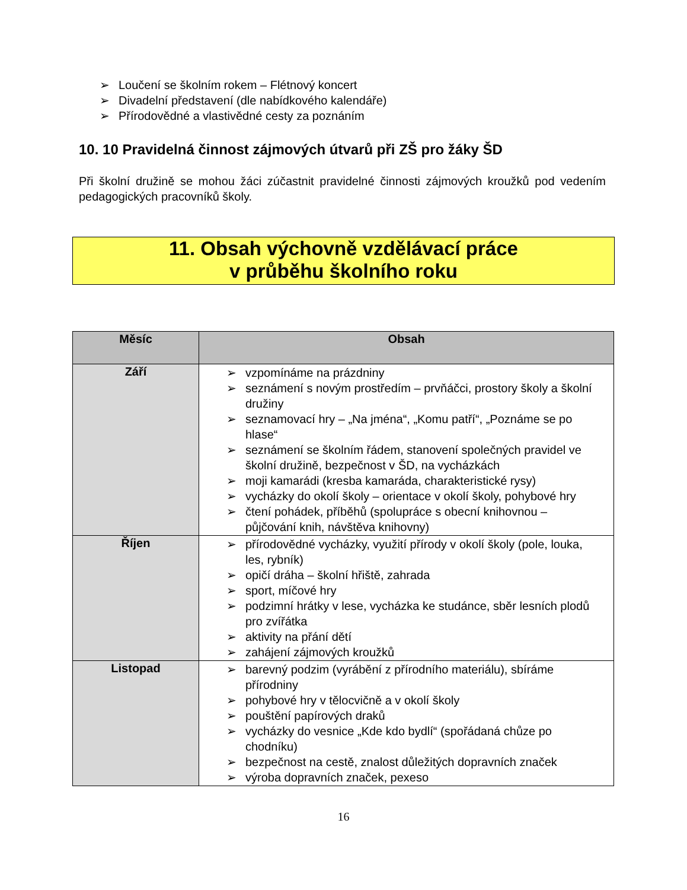➢ Loučení se školním rokem – Flétnový koncert
➢ Divadelní představení (dle nabídkového kalendáře)
➢ Přírodovědné a vlastivědné cesty za poznáním
10. 10 Pravidelná činnost zájmových útvarů při ZŠ pro žáky ŠD
Při školní družině se mohou žáci zúčastnit pravidelné činnosti zájmových kroužků pod vedením pedagogických pracovníků školy.
11. Obsah výchovně vzdělávací práce
v průběhu školního roku
| Měsíc | Obsah |
| --- | --- |
| Září | ➢ vzpomínáme na prázdniny ➢ seznámení s novým prostředím – prvňáčci, prostory školy a školní družiny ➢ seznamovací hry – „Na jména“, „Komu patří“, „Poznáme se po hlase“ ➢ seznámení se školním řádem, stanovení společných pravidel ve školní družině, bezpečnost v ŠD, na vycházkách ➢ moji kamarádi (kresba kamaráda, charakteristické rysy) ➢ vycházky do okolí školy – orientace v okolí školy, pohybové hry ➢ čtení pohádek, příběhů (spolupráce s obecní knihovnou – půjčování knih, návštěva knihovny) |
| Říjen | ➢ přírodovědné vycházky, využití přírody v okolí školy (pole, louka, les, rybník) ➢ opičí dráha – školní hřiště, zahrada ➢ sport, míčové hry ➢ podzimní hrátky v lese, vycházka ke studánce, sběr lesních plodů pro zvířátka ➢ aktivity na přání dětí ➢ zahájení zájmových kroužků |
| Listopad | ➢ barevný podzim (vyrábění z přírodního materiálu), sbíráme přírodniny ➢ pohybové hry v tělocvičně a v okolí školy ➢ pouštění papírových draků ➢ vycházky do vesnice „Kde kdo bydlí“ (spořádaná chůze po chodníku) ➢ bezpečnost na cestě, znalost důležitých dopravních značek ➢ výroba dopravních značek, pexeso |
16